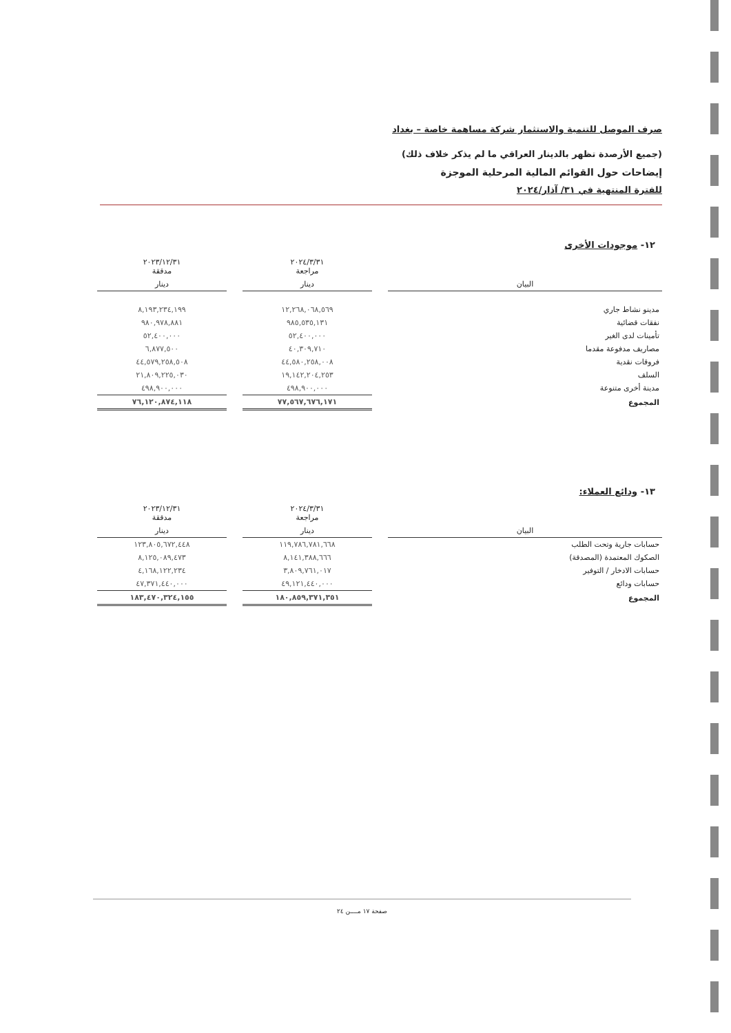صرف الموصل للتنمية والاستثمار شركة مساهمة خاصة – بغداد
(جميع الأرصدة تظهر بالدينار العراقي ما لم يذكر خلاف ذلك)
إيضاحات حول القوائم المالية المرحلية الموجزة
للفترة المنتهية في ٣١/ آذار/٢٠٢٤
١٢- موجودات الأخرى
| | | ٢٠٢٤/٣/٣١ مراجعة | | ٢٠٢٣/١٢/٣١ مدققة |
| --- | --- | --- | --- | --- |
| البيان | | دينار | | دينار |
| مدينو نشاط جاري | | ١٢,٢٦٨,٠٦٨,٥٦٩ | | ٨,١٩٣,٢٣٤,١٩٩ |
| نفقات قضائية | | ٩٨٥,٥٣٥,١٣١ | | ٩٨٠,٩٧٨,٨٨١ |
| تأمينات لدى الغير | | ٥٢,٤٠٠,٠٠٠ | | ٥٢,٤٠٠,٠٠٠ |
| مصاريف مدفوعة مقدما | | ٤٠,٣٠٩,٧١٠ | | ٦,٨٧٧,٥٠٠ |
| فروقات نقدية | | ٤٤,٥٨٠,٢٥٨,٠٠٨ | | ٤٤,٥٧٩,٢٥٨,٥٠٨ |
| السلف | | ١٩,١٤٢,٢٠٤,٢٥٣ | | ٢١,٨٠٩,٢٢٥,٠٣٠ |
| مدينة أخرى متنوعة | | ٤٩٨,٩٠٠,٠٠٠ | | ٤٩٨,٩٠٠,٠٠٠ |
| المجموع | | ٧٧,٥٦٧,٦٧٦,١٧١ | | ٧٦,١٢٠,٨٧٤,١١٨ |
١٣- ودائع العملاء:
| | | ٢٠٢٤/٣/٣١ مراجعة | | ٢٠٢٣/١٢/٣١ مدققة |
| --- | --- | --- | --- | --- |
| البيان | | دينار | | دينار |
| حسابات جارية وتحت الطلب | | ١١٩,٧٨٦,٧٨١,٦٦٨ | | ١٢٣,٨٠٥,٦٧٢,٤٤٨ |
| الصكوك المعتمدة (المصدقة) | | ٨,١٤١,٣٨٨,٦٦٦ | | ٨,١٢٥,٠٨٩,٤٧٣ |
| حسابات الادخار / التوفير | | ٣,٨٠٩,٧٦١,٠١٧ | | ٤,١٦٨,١٢٢,٢٣٤ |
| حسابات ودائع | | ٤٩,١٢١,٤٤٠,٠٠٠ | | ٤٧,٣٧١,٤٤٠,٠٠٠ |
| المجموع | | ١٨٠,٨٥٩,٣٧١,٣٥١ | | ١٨٣,٤٧٠,٣٢٤,١٥٥ |
صفحة ١٧ مــــن ٢٤